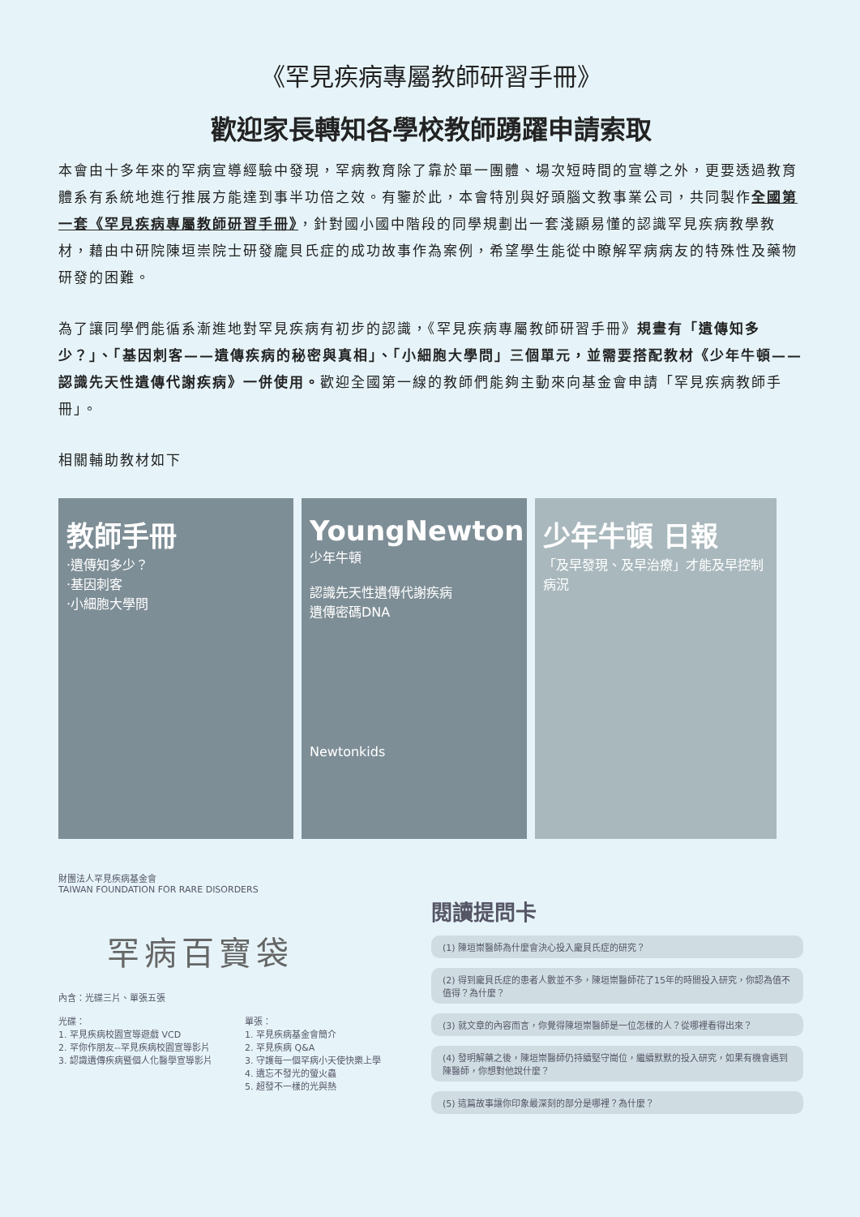《罕見疾病專屬教師研習手冊》
歡迎家長轉知各學校教師踴躍申請索取
本會由十多年來的罕病宣導經驗中發現，罕病教育除了靠於單一團體、場次短時間的宣導之外，更要透過教育體系有系統地進行推展方能達到事半功倍之效。有鑒於此，本會特別與好頭腦文教事業公司，共同製作全國第一套《罕見疾病專屬教師研習手冊》，針對國小國中階段的同學規劃出一套淺顯易懂的認識罕見疾病教學教材，藉由中研院陳垣崇院士研發龐貝氏症的成功故事作為案例，希望學生能從中瞭解罕病病友的特殊性及藥物研發的困難。
為了讓同學們能循系漸進地對罕見疾病有初步的認識，《罕見疾病專屬教師研習手冊》規畫有「遺傳知多少？」、「基因刺客——遺傳疾病的秘密與真相」、「小細胞大學問」三個單元，並需要搭配教材《少年牛頓——認識先天性遺傳代謝疾病》一併使用。歡迎全國第一線的教師們能夠主動來向基金會申請「罕見疾病教師手冊」。
相關輔助教材如下
教師手冊
‧遺傳知多少？
‧基因刺客
‧小細胞大學問
YoungNewton
少年牛頓
認識先天性遺傳代謝疾病
遺傳密碼DNA
Newtonkids
少年牛頓 日報
「及早發現、及早治療」才能及早控制病況
財團法人罕見疾病基金會
TAIWAN FOUNDATION FOR RARE DISORDERS
罕病百寶袋
內含：光碟三片、單張五張
光碟：
1. 罕見疾病校園宣導遊戲 VCD
2. 罕你作朋友--罕見疾病校園宣導影片
3. 認識遺傳疾病暨個人化醫學宣導影片
單張：
1. 罕見疾病基金會簡介
2. 罕見疾病 Q&A
3. 守護每一個罕病小天使快樂上學
4. 遺忘不發光的螢火蟲
5. 超發不一樣的光與熱
閱讀提問卡
(1) 陳垣崇醫師為什麼會決心投入龐貝氏症的研究？
(2) 得到龐貝氏症的患者人數並不多，陳垣崇醫師花了15年的時間投入研究，你認為值不值得？為什麼？
(3) 就文章的內容而言，你覺得陳垣崇醫師是一位怎樣的人？從哪裡看得出來？
(4) 發明解藥之後，陳垣崇醫師仍持續堅守崗位，繼續默默的投入研究，如果有機會遇到陳醫師，你想對他說什麼？
(5) 這篇故事讓你印象最深刻的部分是哪裡？為什麼？